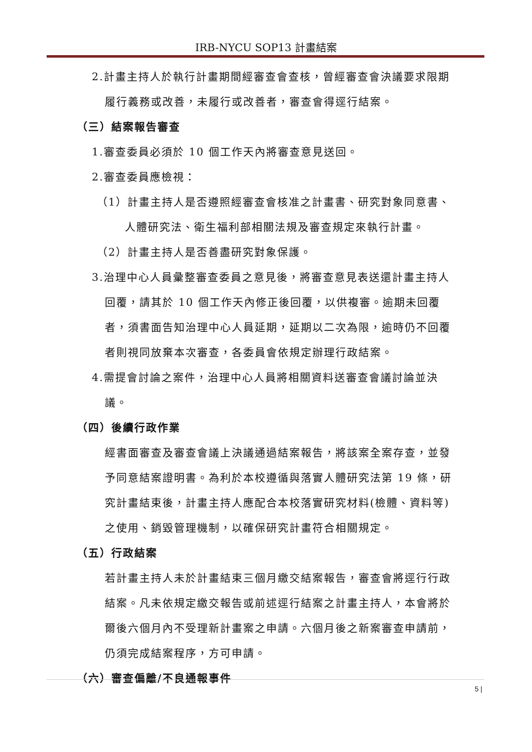IRB-NYCU SOP13 計畫結案
2.計畫主持人於執行計畫期間經審查會查核，曾經審查會決議要求限期
履行義務或改善，未履行或改善者，審查會得逕行結案。
（三）結案報告審查
1.審查委員必須於 10 個工作天內將審查意見送回。
2.審查委員應檢視：
（1）計畫主持人是否遵照經審查會核准之計畫書、研究對象同意書、
人體研究法、衛生福利部相關法規及審查規定來執行計畫。
（2）計畫主持人是否善盡研究對象保護。
3.治理中心人員彙整審查委員之意見後，將審查意見表送還計畫主持人
回覆，請其於 10 個工作天內修正後回覆，以供複審。逾期未回覆
者，須書面告知治理中心人員延期，延期以二次為限，逾時仍不回覆
者則視同放棄本次審查，各委員會依規定辦理行政結案。
4.需提會討論之案件，治理中心人員將相關資料送審查會議討論並決
議。
（四）後續行政作業
經書面審查及審查會議上決議通過結案報告，將該案全案存查，並發
予同意結案證明書。為利於本校遵循與落實人體研究法第 19 條，研
究計畫結束後，計畫主持人應配合本校落實研究材料(檢體、資料等)
之使用、銷毀管理機制，以確保研究計畫符合相關規定。
（五）行政結案
若計畫主持人未於計畫結束三個月繳交結案報告，審查會將逕行行政
結案。凡未依規定繳交報告或前述逕行結案之計畫主持人，本會將於
爾後六個月內不受理新計畫案之申請。六個月後之新案審查申請前，
仍須完成結案程序，方可申請。
（六）審查偏離/不良通報事件
5 |